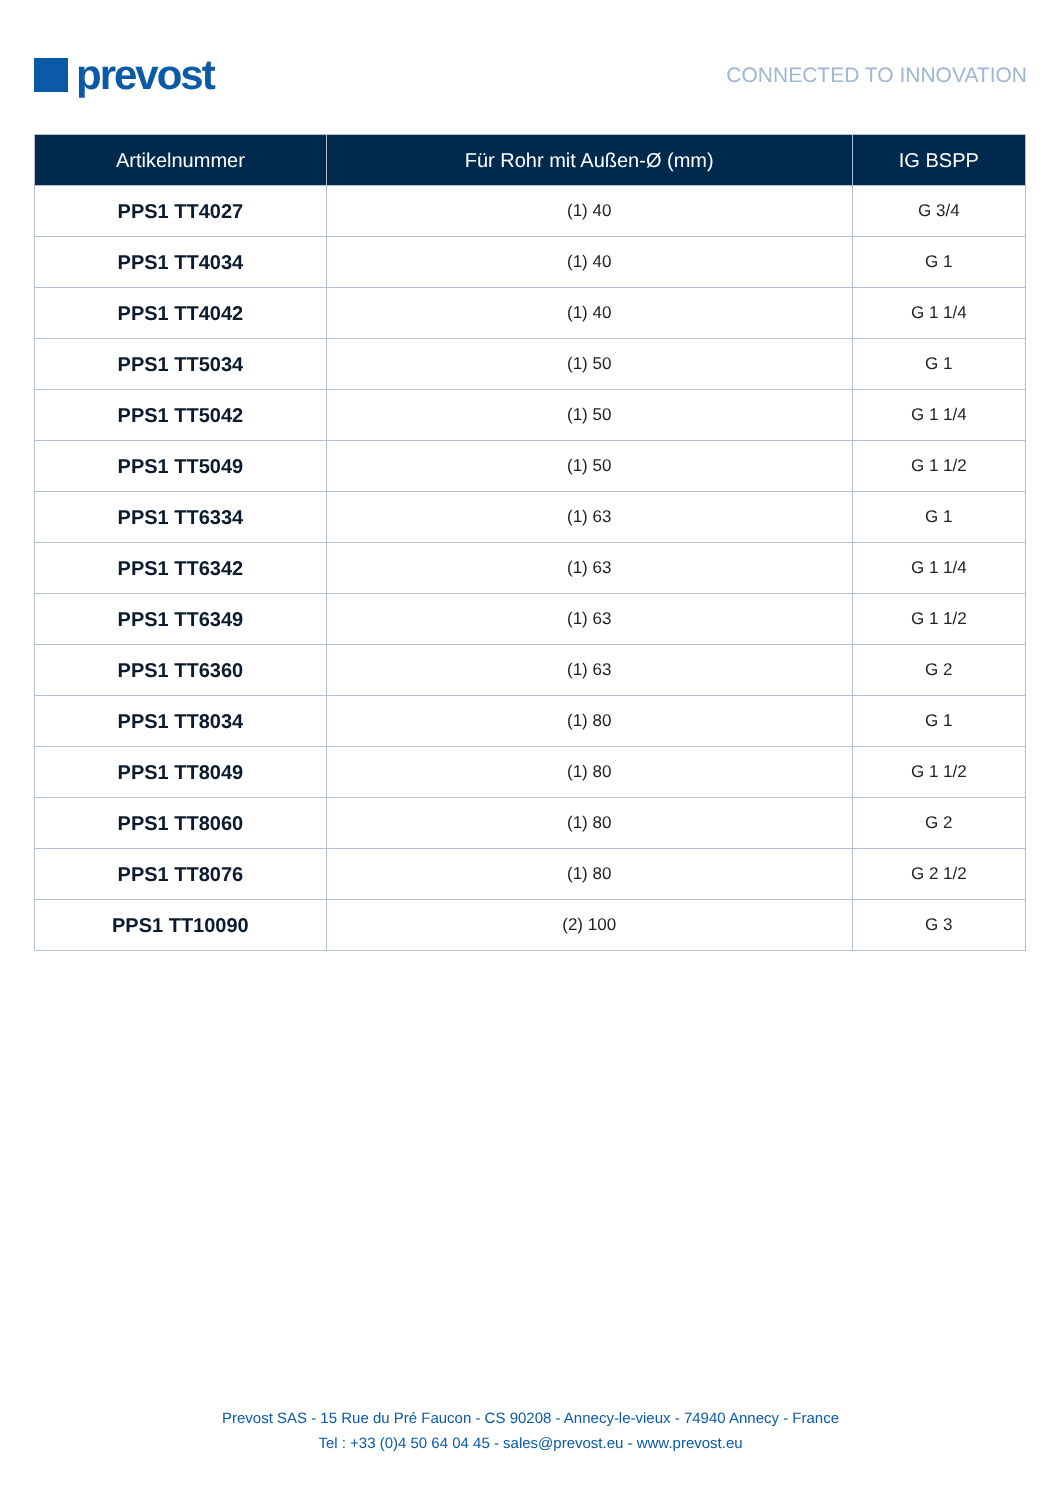prevost
CONNECTED TO INNOVATION
| Artikelnummer | Für Rohr mit Außen-Ø (mm) | IG BSPP |
| --- | --- | --- |
| PPS1 TT4027 | (1) 40 | G 3/4 |
| PPS1 TT4034 | (1) 40 | G 1 |
| PPS1 TT4042 | (1) 40 | G 1 1/4 |
| PPS1 TT5034 | (1) 50 | G 1 |
| PPS1 TT5042 | (1) 50 | G 1 1/4 |
| PPS1 TT5049 | (1) 50 | G 1 1/2 |
| PPS1 TT6334 | (1) 63 | G 1 |
| PPS1 TT6342 | (1) 63 | G 1 1/4 |
| PPS1 TT6349 | (1) 63 | G 1 1/2 |
| PPS1 TT6360 | (1) 63 | G 2 |
| PPS1 TT8034 | (1) 80 | G 1 |
| PPS1 TT8049 | (1) 80 | G 1 1/2 |
| PPS1 TT8060 | (1) 80 | G 2 |
| PPS1 TT8076 | (1) 80 | G 2 1/2 |
| PPS1 TT10090 | (2) 100 | G 3 |
Prevost SAS - 15 Rue du Pré Faucon - CS 90208 - Annecy-le-vieux - 74940 Annecy - France
Tel : +33 (0)4 50 64 04 45 - sales@prevost.eu - www.prevost.eu